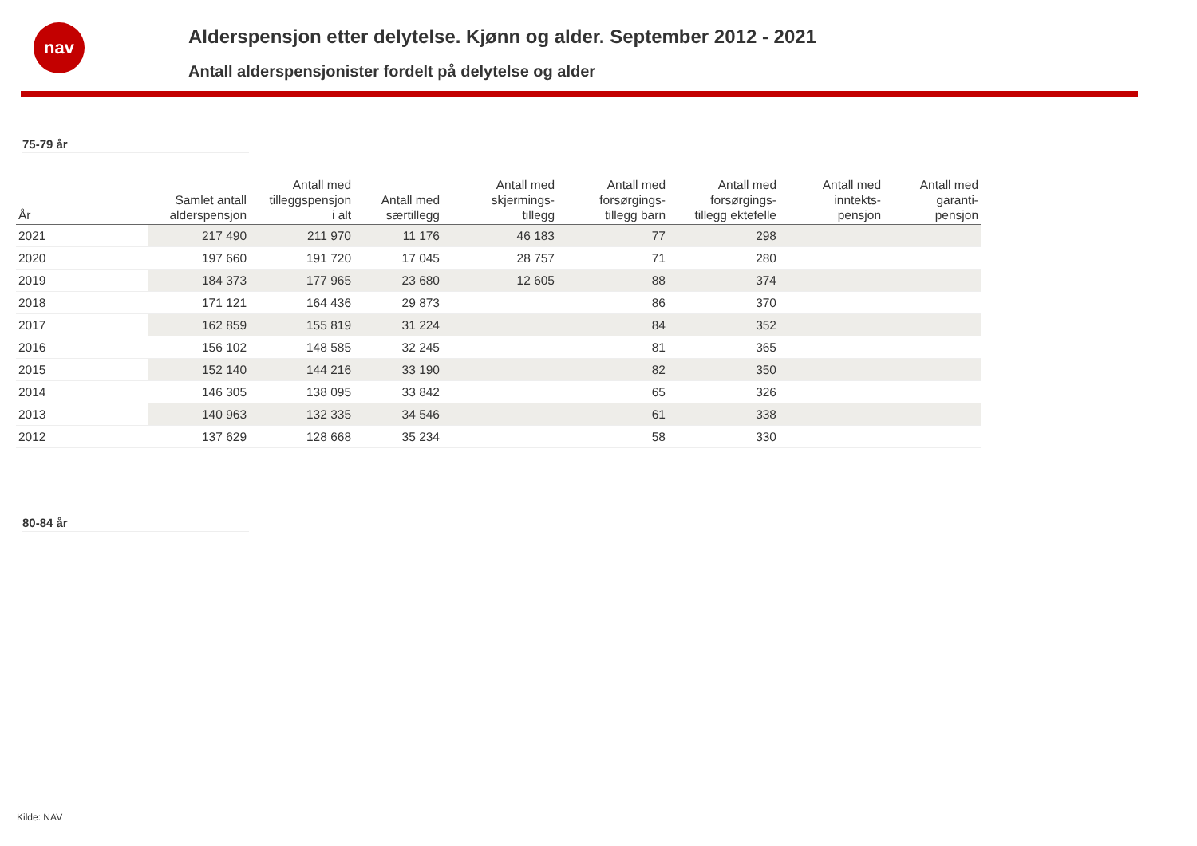nav
Alderspensjon etter delytelse. Kjønn og alder. September 2012 - 2021
Antall alderspensjonister fordelt på delytelse og alder
75-79 år
| År | Samlet antall alderspensjon | Antall med tilleggspensjon i alt | Antall med særtillegg | Antall med skjermings- tillegg | Antall med forsørgings- tillegg barn | Antall med forsørgings- tillegg ektefelle | Antall med inntekts- pensjon | Antall med garanti- pensjon |
| --- | --- | --- | --- | --- | --- | --- | --- | --- |
| 2021 | 217 490 | 211 970 | 11 176 | 46 183 | 77 | 298 | | |
| 2020 | 197 660 | 191 720 | 17 045 | 28 757 | 71 | 280 | | |
| 2019 | 184 373 | 177 965 | 23 680 | 12 605 | 88 | 374 | | |
| 2018 | 171 121 | 164 436 | 29 873 | | 86 | 370 | | |
| 2017 | 162 859 | 155 819 | 31 224 | | 84 | 352 | | |
| 2016 | 156 102 | 148 585 | 32 245 | | 81 | 365 | | |
| 2015 | 152 140 | 144 216 | 33 190 | | 82 | 350 | | |
| 2014 | 146 305 | 138 095 | 33 842 | | 65 | 326 | | |
| 2013 | 140 963 | 132 335 | 34 546 | | 61 | 338 | | |
| 2012 | 137 629 | 128 668 | 35 234 | | 58 | 330 | | |
80-84 år
Kilde: NAV